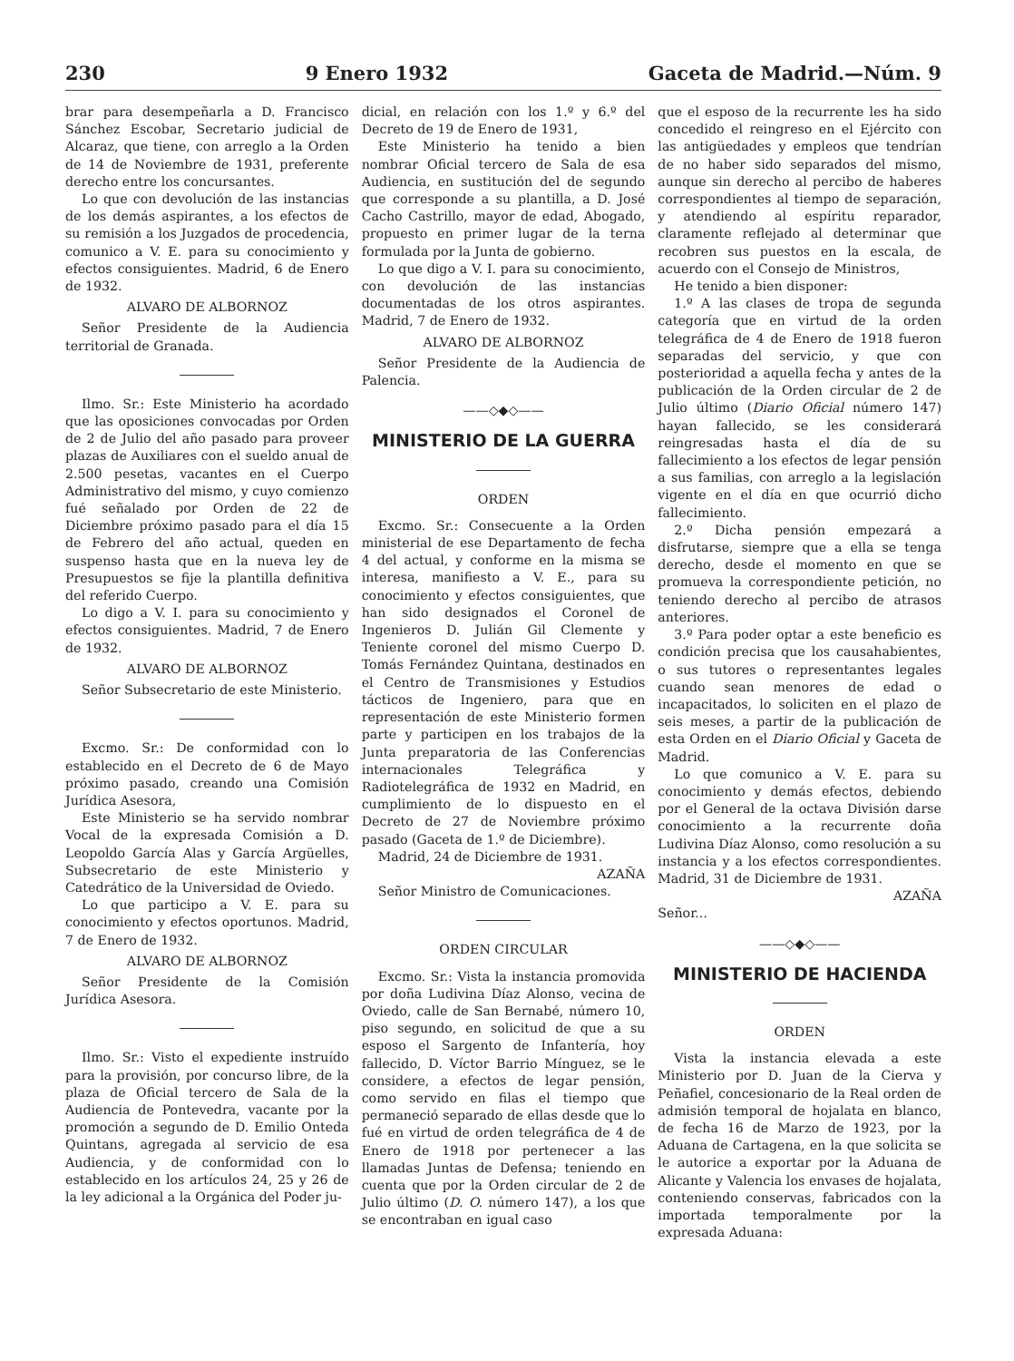230 9 Enero 1932 Gaceta de Madrid.—Núm. 9
brar para desempeñarla a D. Francisco Sánchez Escobar, Secretario judicial de Alcaraz, que tiene, con arreglo a la Orden de 14 de Noviembre de 1931, preferente derecho entre los concursantes.
Lo que con devolución de las instancias de los demás aspirantes, a los efectos de su remisión a los Juzgados de procedencia, comunico a V. E. para su conocimiento y efectos consiguientes. Madrid, 6 de Enero de 1932.
ALVARO DE ALBORNOZ
Señor Presidente de la Audiencia territorial de Granada.
Ilmo. Sr.: Este Ministerio ha acordado que las oposiciones convocadas por Orden de 2 de Julio del año pasado para proveer plazas de Auxiliares con el sueldo anual de 2.500 pesetas, vacantes en el Cuerpo Administrativo del mismo, y cuyo comienzo fué señalado por Orden de 22 de Diciembre próximo pasado para el día 15 de Febrero del año actual, queden en suspenso hasta que en la nueva ley de Presupuestos se fije la plantilla definitiva del referido Cuerpo.
Lo digo a V. I. para su conocimiento y efectos consiguientes. Madrid, 7 de Enero de 1932.
ALVARO DE ALBORNOZ
Señor Subsecretario de este Ministerio.
Excmo. Sr.: De conformidad con lo establecido en el Decreto de 6 de Mayo próximo pasado, creando una Comisión Jurídica Asesora,
Este Ministerio se ha servido nombrar Vocal de la expresada Comisión a D. Leopoldo García Alas y García Argüelles, Subsecretario de este Ministerio y Catedrático de la Universidad de Oviedo.
Lo que participo a V. E. para su conocimiento y efectos oportunos. Madrid, 7 de Enero de 1932.
ALVARO DE ALBORNOZ
Señor Presidente de la Comisión Jurídica Asesora.
Ilmo. Sr.: Visto el expediente instruído para la provisión, por concurso libre, de la plaza de Oficial tercero de Sala de la Audiencia de Pontevedra, vacante por la promoción a segundo de D. Emilio Onteda Quintans, agregada al servicio de esa Audiencia, y de conformidad con lo establecido en los artículos 24, 25 y 26 de la ley adicional a la Orgánica del Poder ju-
dicial, en relación con los 1.º y 6.º del Decreto de 19 de Enero de 1931,
Este Ministerio ha tenido a bien nombrar Oficial tercero de Sala de esa Audiencia, en sustitución del de segundo que corresponde a su plantilla, a D. José Cacho Castrillo, mayor de edad, Abogado, propuesto en primer lugar de la terna formulada por la Junta de gobierno.
Lo que digo a V. I. para su conocimiento, con devolución de las instancias documentadas de los otros aspirantes. Madrid, 7 de Enero de 1932.
ALVARO DE ALBORNOZ
Señor Presidente de la Audiencia de Palencia.
——◇◆◇——
MINISTERIO DE LA GUERRA
ORDEN
Excmo. Sr.: Consecuente a la Orden ministerial de ese Departamento de fecha 4 del actual, y conforme en la misma se interesa, manifiesto a V. E., para su conocimiento y efectos consiguientes, que han sido designados el Coronel de Ingenieros D. Julián Gil Clemente y Teniente coronel del mismo Cuerpo D. Tomás Fernández Quintana, destinados en el Centro de Transmisiones y Estudios tácticos de Ingeniero, para que en representación de este Ministerio formen parte y participen en los trabajos de la Junta preparatoria de las Conferencias internacionales Telegráfica y Radiotelegráfica de 1932 en Madrid, en cumplimiento de lo dispuesto en el Decreto de 27 de Noviembre próximo pasado (Gaceta de 1.º de Diciembre).
Madrid, 24 de Diciembre de 1931.
AZAÑA
Señor Ministro de Comunicaciones.
ORDEN CIRCULAR
Excmo. Sr.: Vista la instancia promovida por doña Ludivina Díaz Alonso, vecina de Oviedo, calle de San Bernabé, número 10, piso segundo, en solicitud de que a su esposo el Sargento de Infantería, hoy fallecido, D. Víctor Barrio Mínguez, se le considere, a efectos de legar pensión, como servido en filas el tiempo que permaneció separado de ellas desde que lo fué en virtud de orden telegráfica de 4 de Enero de 1918 por pertenecer a las llamadas Juntas de Defensa; teniendo en cuenta que por la Orden circular de 2 de Julio último (D. O. número 147), a los que se encontraban en igual caso
que el esposo de la recurrente les ha sido concedido el reingreso en el Ejército con las antigüedades y empleos que tendrían de no haber sido separados del mismo, aunque sin derecho al percibo de haberes correspondientes al tiempo de separación, y atendiendo al espíritu reparador, claramente reflejado al determinar que recobren sus puestos en la escala, de acuerdo con el Consejo de Ministros,
He tenido a bien disponer:
1.º A las clases de tropa de segunda categoría que en virtud de la orden telegráfica de 4 de Enero de 1918 fueron separadas del servicio, y que con posterioridad a aquella fecha y antes de la publicación de la Orden circular de 2 de Julio último (Diario Oficial número 147) hayan fallecido, se les considerará reingresadas hasta el día de su fallecimiento a los efectos de legar pensión a sus familias, con arreglo a la legislación vigente en el día en que ocurrió dicho fallecimiento.
2.º Dicha pensión empezará a disfrutarse, siempre que a ella se tenga derecho, desde el momento en que se promueva la correspondiente petición, no teniendo derecho al percibo de atrasos anteriores.
3.º Para poder optar a este beneficio es condición precisa que los causahabientes, o sus tutores o representantes legales cuando sean menores de edad o incapacitados, lo soliciten en el plazo de seis meses, a partir de la publicación de esta Orden en el Diario Oficial y Gaceta de Madrid.
Lo que comunico a V. E. para su conocimiento y demás efectos, debiendo por el General de la octava División darse conocimiento a la recurrente doña Ludivina Díaz Alonso, como resolución a su instancia y a los efectos correspondientes. Madrid, 31 de Diciembre de 1931.
AZAÑA
Señor...
——◇◆◇——
MINISTERIO DE HACIENDA
ORDEN
Vista la instancia elevada a este Ministerio por D. Juan de la Cierva y Peñafiel, concesionario de la Real orden de admisión temporal de hojalata en blanco, de fecha 16 de Marzo de 1923, por la Aduana de Cartagena, en la que solicita se le autorice a exportar por la Aduana de Alicante y Valencia los envases de hojalata, conteniendo conservas, fabricados con la importada temporalmente por la expresada Aduana: